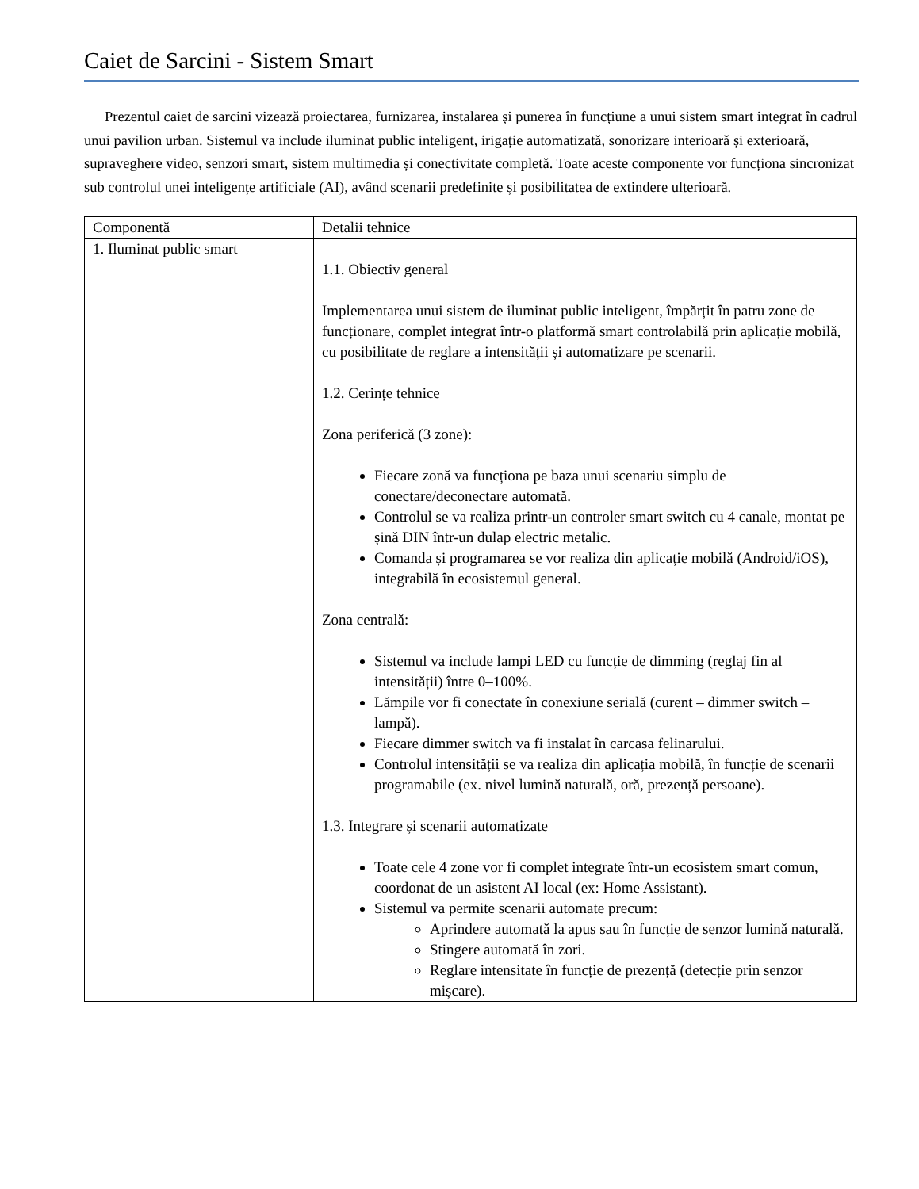Caiet de Sarcini - Sistem Smart
Prezentul caiet de sarcini vizează proiectarea, furnizarea, instalarea și punerea în funcțiune a unui sistem smart integrat în cadrul unui pavilion urban. Sistemul va include iluminat public inteligent, irigație automatizată, sonorizare interioară și exterioară, supraveghere video, senzori smart, sistem multimedia și conectivitate completă. Toate aceste componente vor funcționa sincronizat sub controlul unei inteligențe artificiale (AI), având scenarii predefinite și posibilitatea de extindere ulterioară.
| Componentă | Detalii tehnice |
| --- | --- |
| 1. Iluminat public smart | 1.1. Obiectiv general Implementarea unui sistem de iluminat public inteligent, împărțit în patru zone de funcționare, complet integrat într-o platformă smart controlabilă prin aplicație mobilă, cu posibilitate de reglare a intensității și automatizare pe scenarii. 1.2. Cerințe tehnice Zona periferică (3 zone): Fiecare zonă va funcționa pe baza unui scenariu simplu de conectare/deconectare automată. Controlul se va realiza printr-un controler smart switch cu 4 canale, montat pe șină DIN într-un dulap electric metalic. Comanda și programarea se vor realiza din aplicație mobilă (Android/iOS), integrabilă în ecosistemul general. Zona centrală: Sistemul va include lampi LED cu funcție de dimming (reglaj fin al intensității) între 0–100%. Lămpile vor fi conectate în conexiune serială (curent – dimmer switch – lampă). Fiecare dimmer switch va fi instalat în carcasa felinarului. Controlul intensității se va realiza din aplicația mobilă, în funcție de scenarii programabile (ex. nivel lumină naturală, oră, prezență persoane). 1.3. Integrare și scenarii automatizate Toate cele 4 zone vor fi complet integrate într-un ecosistem smart comun, coordonat de un asistent AI local (ex: Home Assistant). Sistemul va permite scenarii automate precum: Aprindere automată la apus sau în funcție de senzor lumină naturală. Stingere automată în zori. Reglare intensitate în funcție de prezență (detecție prin senzor mișcare). |